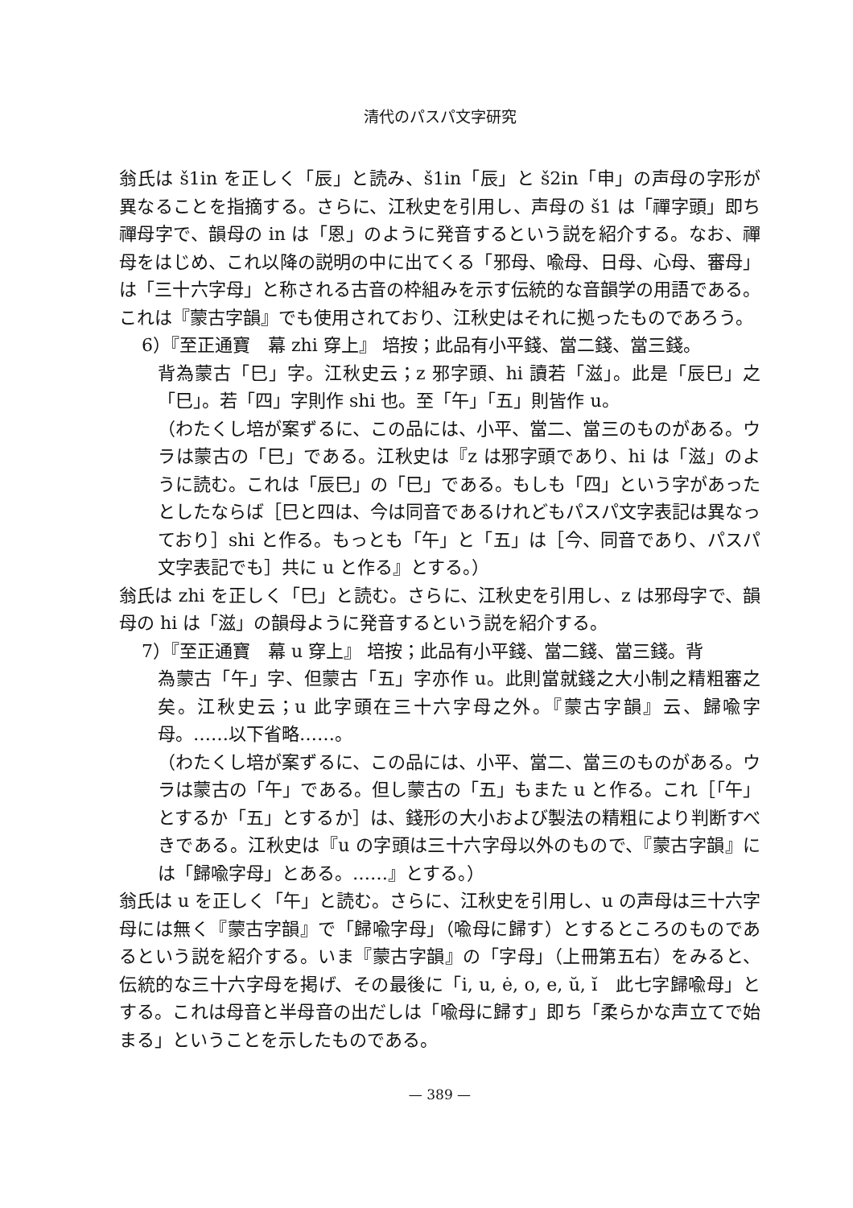清代のパスパ文字研究
翁氏は š1in を正しく「辰」と読み、š1in「辰」と š2in「申」の声母の字形が異なることを指摘する。さらに、江秋史を引用し、声母の š1 は「禪字頭」即ち禪母字で、韻母の in は「恩」のように発音するという説を紹介する。なお、禪母をはじめ、これ以降の説明の中に出てくる「邪母、喩母、日母、心母、審母」は「三十六字母」と称される古音の枠組みを示す伝統的な音韻学の用語である。これは『蒙古字韻』でも使用されており、江秋史はそれに拠ったものであろう。
6）『至正通寶　幕 zhi 穿上』 培按；此品有小平錢、當二錢、當三錢。
背為蒙古「巳」字。江秋史云；z 邪字頭、hi 讀若「滋」。此是「辰巳」之「巳」。若「四」字則作 shi 也。至「午」「五」則皆作 u。
（わたくし培が案ずるに、この品には、小平、當二、當三のものがある。ウラは蒙古の「巳」である。江秋史は『z は邪字頭であり、hi は「滋」のように読む。これは「辰巳」の「巳」である。もしも「四」という字があったとしたならば［巳と四は、今は同音であるけれどもパスパ文字表記は異なっており］shi と作る。もっとも「午」と「五」は［今、同音であり、パスパ文字表記でも］共に u と作る』とする。）
翁氏は zhi を正しく「巳」と読む。さらに、江秋史を引用し、z は邪母字で、韻母の hi は「滋」の韻母ように発音するという説を紹介する。
7）『至正通寶　幕 u 穿上』 培按；此品有小平錢、當二錢、當三錢。背
為蒙古「午」字、但蒙古「五」字亦作 u。此則當就錢之大小制之精粗審之矣。江秋史云；u 此字頭在三十六字母之外。『蒙古字韻』云、歸喩字母。……以下省略……。
（わたくし培が案ずるに、この品には、小平、當二、當三のものがある。ウラは蒙古の「午」である。但し蒙古の「五」もまた u と作る。これ［「午」とするか「五」とするか］は、錢形の大小および製法の精粗により判断すべきである。江秋史は『u の字頭は三十六字母以外のもので、『蒙古字韻』には「歸喩字母」とある。……』とする。）
翁氏は u を正しく「午」と読む。さらに、江秋史を引用し、u の声母は三十六字母には無く『蒙古字韻』で「歸喩字母」（喩母に歸す）とするところのものであるという説を紹介する。いま『蒙古字韻』の「字母」（上冊第五右）をみると、伝統的な三十六字母を掲げ、その最後に「i, u, ė, o, e, ŭ, ĭ　此七字歸喩母」とする。これは母音と半母音の出だしは「喩母に歸す」即ち「柔らかな声立てで始まる」ということを示したものである。
— 389 —